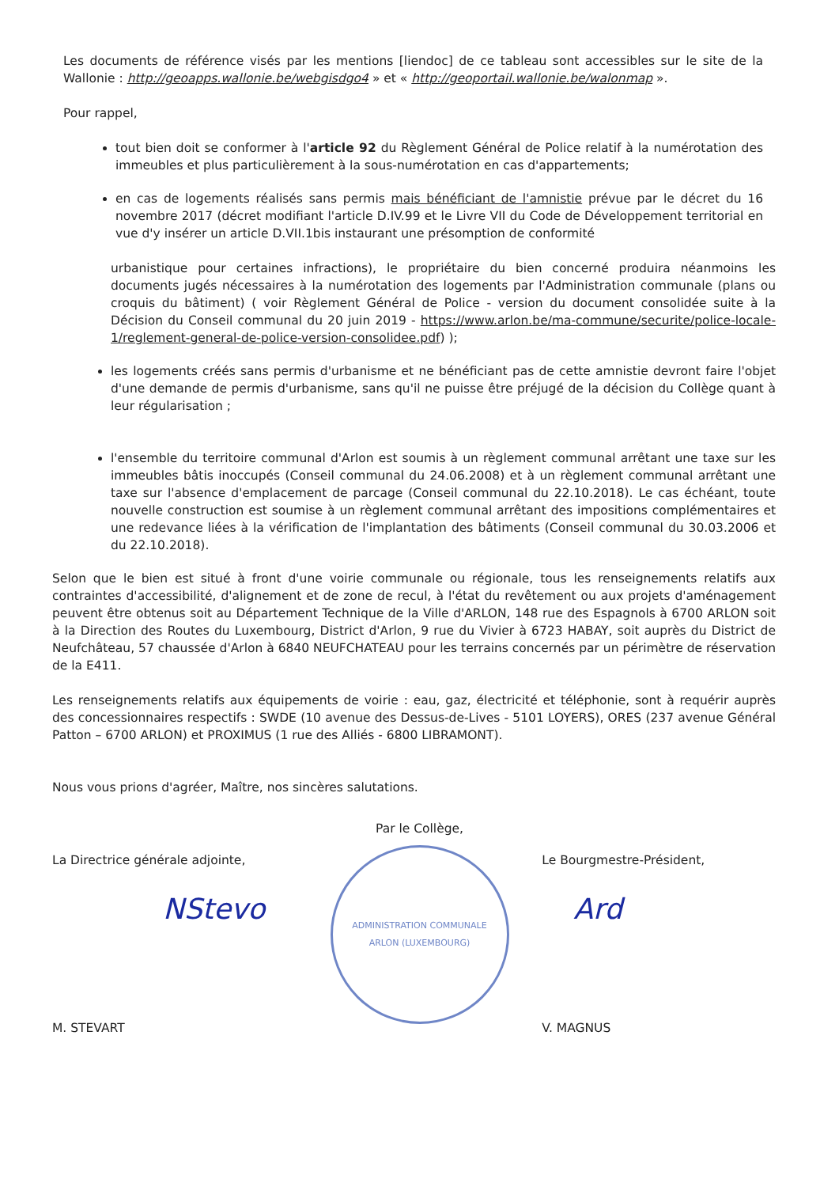Les documents de référence visés par les mentions [liendoc] de ce tableau sont accessibles sur le site de la Wallonie : http://geoapps.wallonie.be/webgisdgo4 » et « http://geoportail.wallonie.be/walonmap ».
Pour rappel,
tout bien doit se conformer à l'article 92 du Règlement Général de Police relatif à la numérotation des immeubles et plus particulièrement à la sous-numérotation en cas d'appartements;
en cas de logements réalisés sans permis mais bénéficiant de l'amnistie prévue par le décret du 16 novembre 2017 (décret modifiant l'article D.IV.99 et le Livre VII du Code de Développement territorial en vue d'y insérer un article D.VII.1bis instaurant une présomption de conformité
urbanistique pour certaines infractions), le propriétaire du bien concerné produira néanmoins les documents jugés nécessaires à la numérotation des logements par l'Administration communale (plans ou croquis du bâtiment) ( voir Règlement Général de Police - version du document consolidée suite à la Décision du Conseil communal du 20 juin 2019 - https://www.arlon.be/ma-commune/securite/police-locale-1/reglement-general-de-police-version-consolidee.pdf) );
les logements créés sans permis d'urbanisme et ne bénéficiant pas de cette amnistie devront faire l'objet d'une demande de permis d'urbanisme, sans qu'il ne puisse être préjugé de la décision du Collège quant à leur régularisation ;
l'ensemble du territoire communal d'Arlon est soumis à un règlement communal arrêtant une taxe sur les immeubles bâtis inoccupés (Conseil communal du 24.06.2008) et à un règlement communal arrêtant une taxe sur l'absence d'emplacement de parcage (Conseil communal du 22.10.2018). Le cas échéant, toute nouvelle construction est soumise à un règlement communal arrêtant des impositions complémentaires et une redevance liées à la vérification de l'implantation des bâtiments (Conseil communal du 30.03.2006 et du 22.10.2018).
Selon que le bien est situé à front d'une voirie communale ou régionale, tous les renseignements relatifs aux contraintes d'accessibilité, d'alignement et de zone de recul, à l'état du revêtement ou aux projets d'aménagement peuvent être obtenus soit au Département Technique de la Ville d'ARLON, 148 rue des Espagnols à 6700 ARLON soit à la Direction des Routes du Luxembourg, District d'Arlon, 9 rue du Vivier à 6723 HABAY, soit auprès du District de Neufchâteau, 57 chaussée d'Arlon à 6840 NEUFCHATEAU pour les terrains concernés par un périmètre de réservation de la E411.
Les renseignements relatifs aux équipements de voirie : eau, gaz, électricité et téléphonie, sont à requérir auprès des concessionnaires respectifs : SWDE (10 avenue des Dessus-de-Lives - 5101 LOYERS), ORES (237 avenue Général Patton – 6700 ARLON) et PROXIMUS (1 rue des Alliés - 6800 LIBRAMONT).
Nous vous prions d'agréer, Maître, nos sincères salutations.
La Directrice générale adjointe,
NStevo
M. STEVART
Par le Collège,
ADMINISTRATION COMMUNALE
ARLON (LUXEMBOURG)
Le Bourgmestre-Président,
Ard
V. MAGNUS